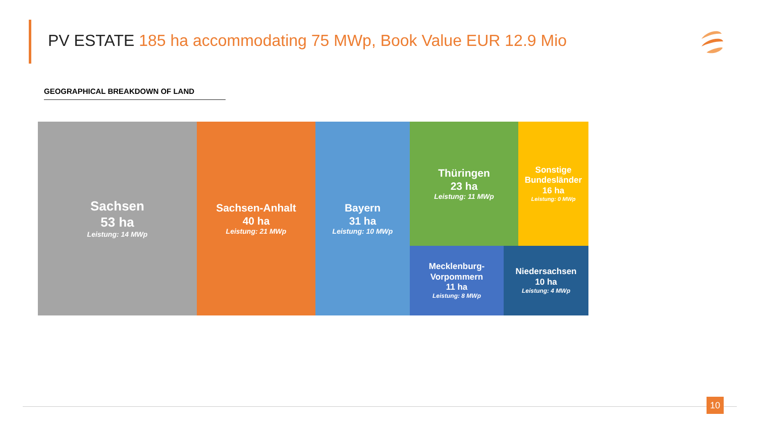PV ESTATE 185 ha accommodating 75 MWp, Book Value EUR 12.9 Mio
GEOGRAPHICAL BREAKDOWN OF LAND
Sachsen
53 ha
Leistung: 14 MWp
Sachsen-Anhalt
40 ha
Leistung: 21 MWp
Bayern
31 ha
Leistung: 10 MWp
Thüringen
23 ha
Leistung: 11 MWp
Sonstige Bundesländer
16 ha
Leistung: 0 MWp
Mecklenburg-
Vorpommern
11 ha
Leistung: 8 MWp
Niedersachsen
10 ha
Leistung: 4 MWp
10